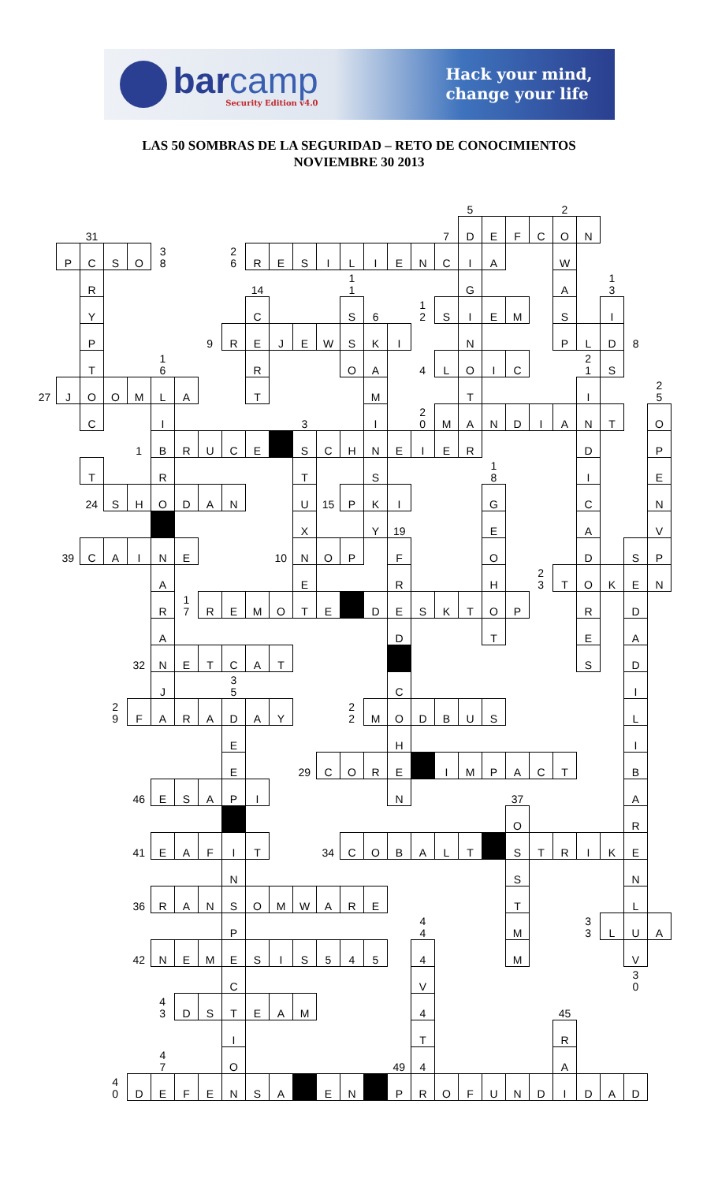barcamp
Security Edition v4.0
Hack your mind,
change your life
LAS 50 SOMBRAS DE LA SEGURIDAD – RETO DE CONOCIMIENTOS
NOVIEMBRE 30 2013
| | | | | | | | | | | | | | | | | | | 5 | | | | 2 | | | | | |
| | | 31 | | | | | | | | | | | | | | | 7 | D | E | F | C | O | N | | | | |
| | P | C | S | O | 3 8 | | | 2 6 | R | E | S | I | L | I | E | N | C | I | A | | | W | | | | | |
| | | R | | | | | | | 14 | | | | 1 1 | | | | | G | | | | A | | 1 3 | | | |
| | | Y | | | | | | | C | | | | S | 6 | | 1 2 | S | I | E | M | | S | | I | | | |
| | | P | | | | | 9 | R | E | J | E | W | S | K | I | | | N | | | | P | L | D | 8 | | |
| | | T | | | 1 6 | | | | R | | | | O | A | | 4 | L | O | I | C | | | 2 1 | S | | | |
| 27 | J | O | O | M | L | A | | | T | | | | | M | | | | T | | | | | I | | | 2 5 | |
| | | C | | | I | | | | | | 3 | | | I | | 2 0 | M | A | N | D | I | A | N | T | | O | |
| | | | | 1 | B | R | U | C | E | | S | C | H | N | E | I | E | R | | | | | D | | | P | |
| | | T | | | R | | | | | | T | | | S | | | | | 1 8 | | | | I | | | E | |
| | | 24 | S | H | O | D | A | N | | | U | 15 | P | K | I | | | | G | | | | C | | | N | |
| | | | | | | | | | | | X | | | Y | 19 | | | | E | | | | A | | | V | |
| | 39 | C | A | I | N | E | | | | 10 | N | O | P | | F | | | | O | | | | D | | S | P | |
| | | | | | A | | | | | | E | | | | R | | | | H | | 2 3 | T | O | K | E | N | |
| | | | | | R | 1 7 | R | E | M | O | T | E | | D | E | S | K | T | O | P | | | R | | D | | |
| | | | | | A | | | | | | | | | | D | | | | T | | | | E | | A | | |
| | | | | 32 | N | E | T | C | A | T | | | | | | | | | | | | | S | | D | | |
| | | | | | J | | | 3 5 | | | | | | | C | | | | | | | | | | I | | |
| | | | 2 9 | F | A | R | A | D | A | Y | | | 2 2 | M | O | D | B | U | S | | | | | | L | | |
| | | | | | | | | E | | | | | | | H | | | | | | | | | | I | | |
| | | | | | | | | E | | | 29 | C | O | R | E | | I | M | P | A | C | T | | | B | | |
| | | | | 46 | E | S | A | P | I | | | | | | N | | | | | 37 | | | | | A | | |
| | | | | | | | | | | | | | | | | | | | | O | | | | | R | | |
| | | | | 41 | E | A | F | I | T | | | 34 | C | O | B | A | L | T | | S | T | R | I | K | E | | |
| | | | | | | | | N | | | | | | | | | | | | S | | | | | N | | |
| | | | | 36 | R | A | N | S | O | M | W | A | R | E | | | | | | T | | | | | L | | |
| | | | | | | | | P | | | | | | | | 4 4 | | | | M | | | 3 3 | L | U | A | |
| | | | | 42 | N | E | M | E | S | I | S | 5 | 4 | 5 | | 4 | | | | M | | | | | V | | |
| | | | | | | | | C | | | | | | | | V | | | | | | | | | 3 0 | | |
| | | | | | 4 3 | D | S | T | E | A | M | | | | | 4 | | | | | | 45 | | | | | |
| | | | | | | | | I | | | | | | | | T | | | | | | R | | | | | |
| | | | | | 4 7 | | | O | | | | | | | 49 | 4 | | | | | | A | | | | | |
| | | | 4 0 | D | E | F | E | N | S | A | | E | N | | P | R | O | F | U | N | D | I | D | A | D | | |